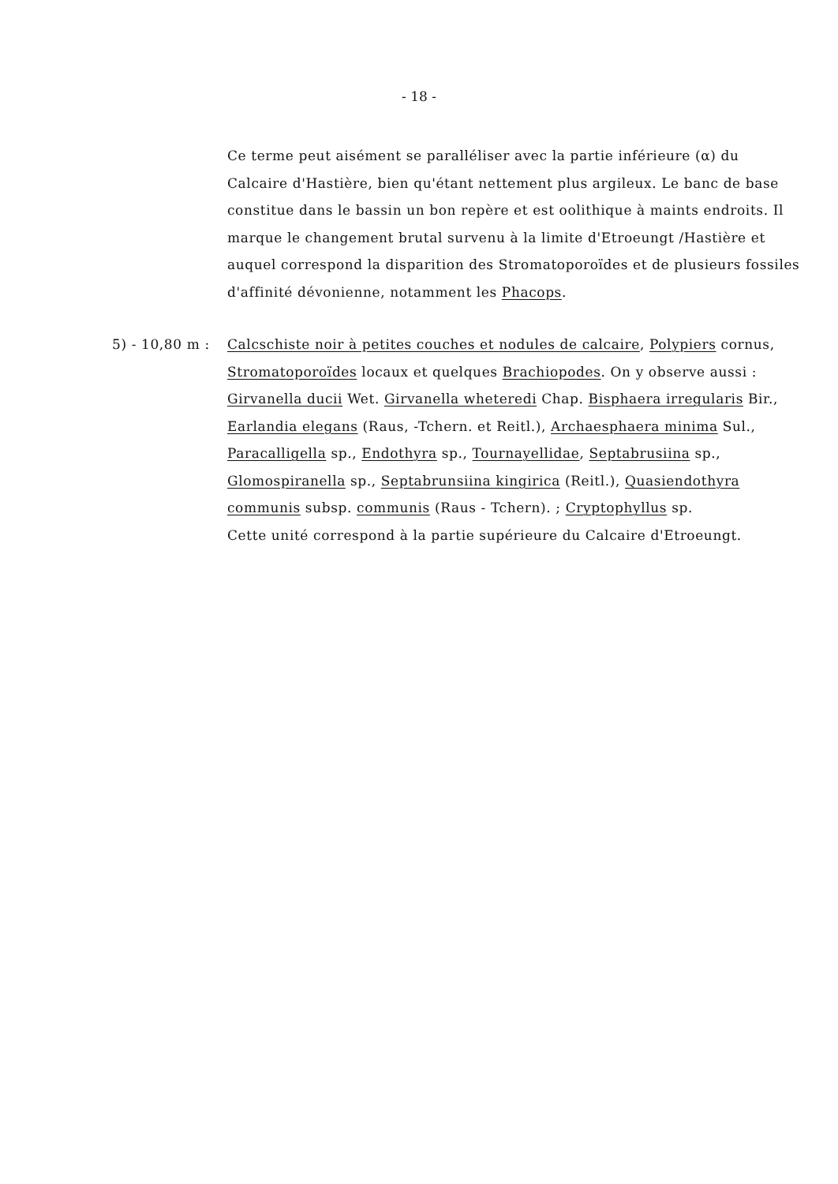- 18 -
Ce terme peut aisément se paralléliser avec la partie inférieure (α) du Calcaire d'Hastière, bien qu'étant nettement plus argileux. Le banc de base constitue dans le bassin un bon repère et est oolithique à maints endroits. Il marque le changement brutal survenu à la limite d'Etroeungt /Hastière et auquel correspond la disparition des Stromatoporoïdes et de plusieurs fossiles d'affinité dévonienne, notamment les Phacops.
5) - 10,80 m : Calcschiste noir à petites couches et nodules de calcaire, Polypiers cornus, Stromatoporoïdes locaux et quelques Brachiopodes. On y observe aussi : Girvanella ducii Wet. Girvanella wheteredi Chap. Bisphaera irregularis Bir., Earlandia elegans (Raus, -Tchern. et Reitl.), Archaesphaera minima Sul., Paracalligella sp., Endothyra sp., Tournayellidae, Septabrusiina sp., Glomospiranella sp., Septabrunsiina kingirica (Reitl.), Quasiendothyra communis subsp. communis (Raus - Tchern). ; Cryptophyllus sp.
Cette unité correspond à la partie supérieure du Calcaire d'Etroeungt.